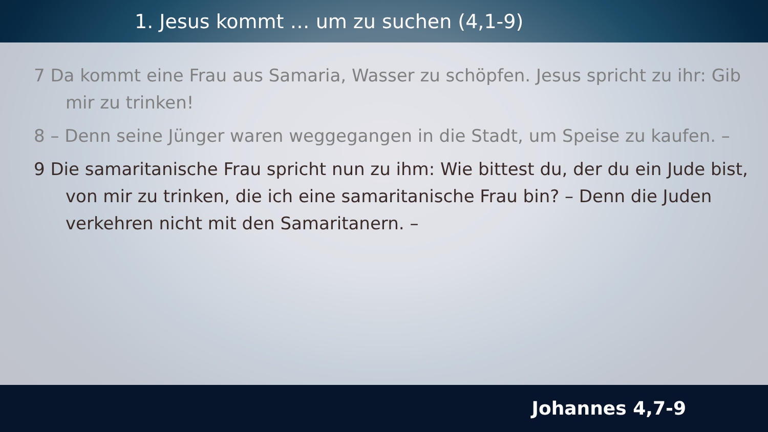1. Jesus kommt … um zu suchen (4,1-9)
7 Da kommt eine Frau aus Samaria, Wasser zu schöpfen. Jesus spricht zu ihr: Gib mir zu trinken!
8 – Denn seine Jünger waren weggegangen in die Stadt, um Speise zu kaufen. –
9 Die samaritanische Frau spricht nun zu ihm: Wie bittest du, der du ein Jude bist, von mir zu trinken, die ich eine samaritanische Frau bin? – Denn die Juden verkehren nicht mit den Samaritanern. –
Johannes 4,7-9